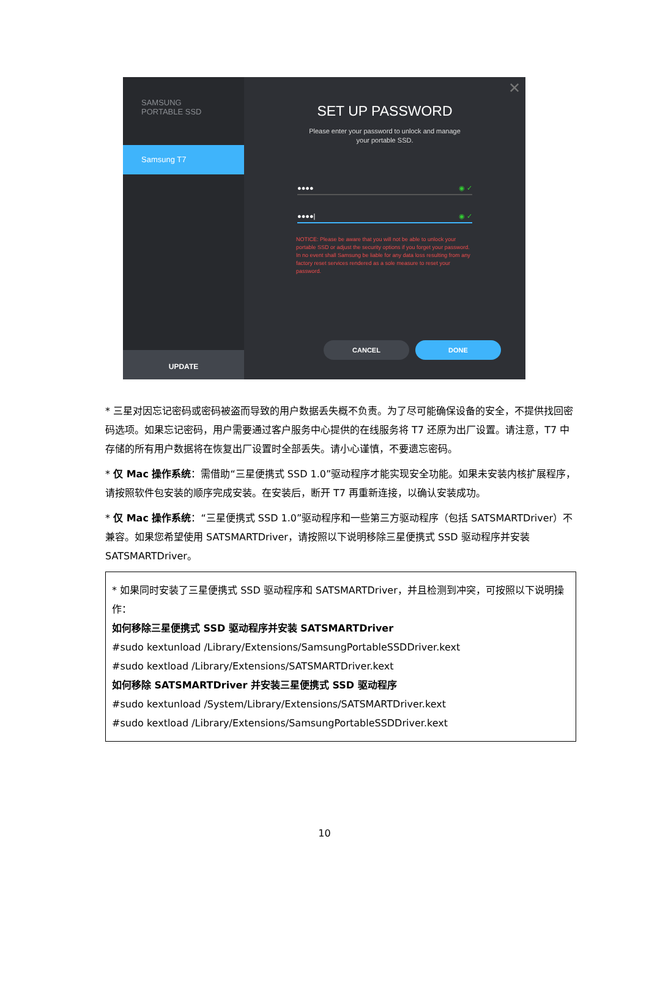SAMSUNG
PORTABLE SSD
Samsung T7
UPDATE
✕
SET UP PASSWORD
Please enter your password to unlock and manage
your portable SSD.
●●●● ◉ ✓
●●●●| ◉ ✓
NOTICE: Please be aware that you will not be able to unlock your portable SSD or adjust the security options if you forget your password. In no event shall Samsung be liable for any data loss resulting from any factory reset services rendered as a sole measure to reset your password.
CANCEL DONE
* 三星对因忘记密码或密码被盗而导致的用户数据丢失概不负责。为了尽可能确保设备的安全，不提供找回密码选项。如果忘记密码，用户需要通过客户服务中心提供的在线服务将 T7 还原为出厂设置。请注意，T7 中存储的所有用户数据将在恢复出厂设置时全部丢失。请小心谨慎，不要遗忘密码。
* 仅 Mac 操作系统：需借助“三星便携式 SSD 1.0”驱动程序才能实现安全功能。如果未安装内核扩展程序，请按照软件包安装的顺序完成安装。在安装后，断开 T7 再重新连接，以确认安装成功。
* 仅 Mac 操作系统：“三星便携式 SSD 1.0”驱动程序和一些第三方驱动程序（包括 SATSMARTDriver）不兼容。如果您希望使用 SATSMARTDriver，请按照以下说明移除三星便携式 SSD 驱动程序并安装 SATSMARTDriver。
* 如果同时安装了三星便携式 SSD 驱动程序和 SATSMARTDriver，并且检测到冲突，可按照以下说明操作：
如何移除三星便携式 SSD 驱动程序并安装 SATSMARTDriver
#sudo kextunload /Library/Extensions/SamsungPortableSSDDriver.kext
#sudo kextload /Library/Extensions/SATSMARTDriver.kext
如何移除 SATSMARTDriver 并安装三星便携式 SSD 驱动程序
#sudo kextunload /System/Library/Extensions/SATSMARTDriver.kext
#sudo kextload /Library/Extensions/SamsungPortableSSDDriver.kext
10